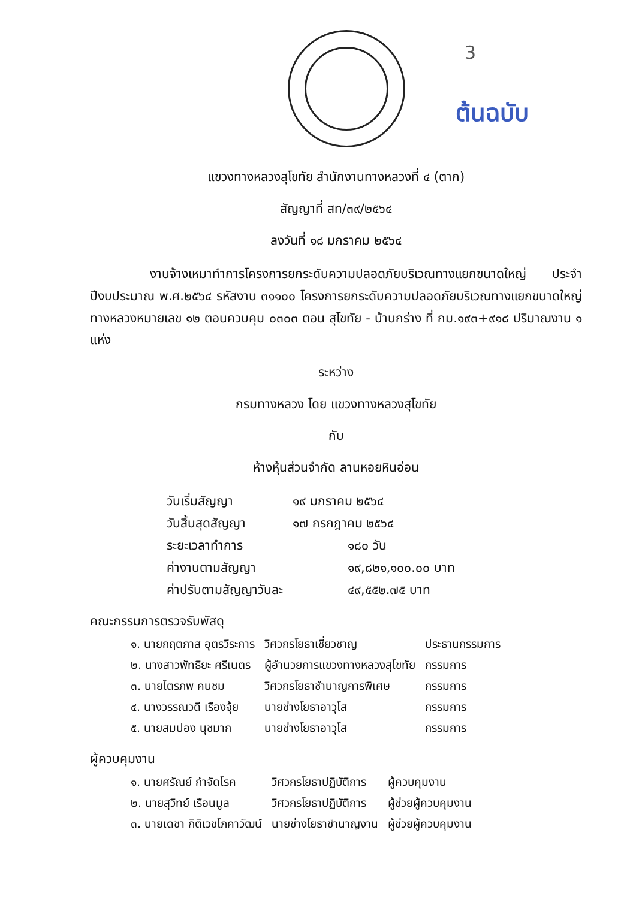3
ต้นฉบับ
แขวงทางหลวงสุโขทัย สำนักงานทางหลวงที่ ๔ (ตาก)
สัญญาที่ สท/๓๙/๒๕๖๔
ลงวันที่ ๑๘ มกราคม ๒๕๖๔
งานจ้างเหมาทำการโครงการยกระดับความปลอดภัยบริเวณทางแยกขนาดใหญ่ ประจำปีงบประมาณ พ.ศ.๒๕๖๔ รหัสงาน ๓๑๑๐๐ โครงการยกระดับความปลอดภัยบริเวณทางแยกขนาดใหญ่ ทางหลวงหมายเลข ๑๒ ตอนควบคุม ๐๓๐๓ ตอน สุโขทัย - บ้านกร่าง ที่ กม.๑๙๓+๙๑๘ ปริมาณงาน ๑ แห่ง
ระหว่าง
กรมทางหลวง โดย แขวงทางหลวงสุโขทัย
กับ
ห้างหุ้นส่วนจำกัด ลานหอยหินอ่อน
| วันเริ่มสัญญา | ๑๙ มกราคม ๒๕๖๔ |
| วันสิ้นสุดสัญญา | ๑๗ กรกฎาคม ๒๕๖๔ |
| ระยะเวลาทำการ | ๑๘๐ วัน |
| ค่างานตามสัญญา | ๑๙,๘๒๑,๑๐๐.๐๐ บาท |
| ค่าปรับตามสัญญาวันละ | ๔๙,๕๕๒.๗๕ บาท |
คณะกรรมการตรวจรับพัสดุ
| ๑. นายกฤตภาส อุตรวีระการ | วิศวกรโยธาเชี่ยวชาญ | ประธานกรรมการ |
| ๒. นางสาวพัทธิยะ ศรีเนตร | ผู้อำนวยการแขวงทางหลวงสุโขทัย | กรรมการ |
| ๓. นายไตรภพ คนชม | วิศวกรโยธาชำนาญการพิเศษ | กรรมการ |
| ๔. นางวรรณวดี เรืองจุ้ย | นายช่างโยธาอาวุโส | กรรมการ |
| ๕. นายสมปอง นุชมาก | นายช่างโยธาอาวุโส | กรรมการ |
ผู้ควบคุมงาน
| ๑. นายศรัณย์ กำจัดโรค | วิศวกรโยธาปฏิบัติการ | ผู้ควบคุมงาน |
| ๒. นายสุวิทย์ เรือนมูล | วิศวกรโยธาปฏิบัติการ | ผู้ช่วยผู้ควบคุมงาน |
| ๓. นายเดชา กิติเวชโภคาวัฒน์ | นายช่างโยธาชำนาญงาน | ผู้ช่วยผู้ควบคุมงาน |